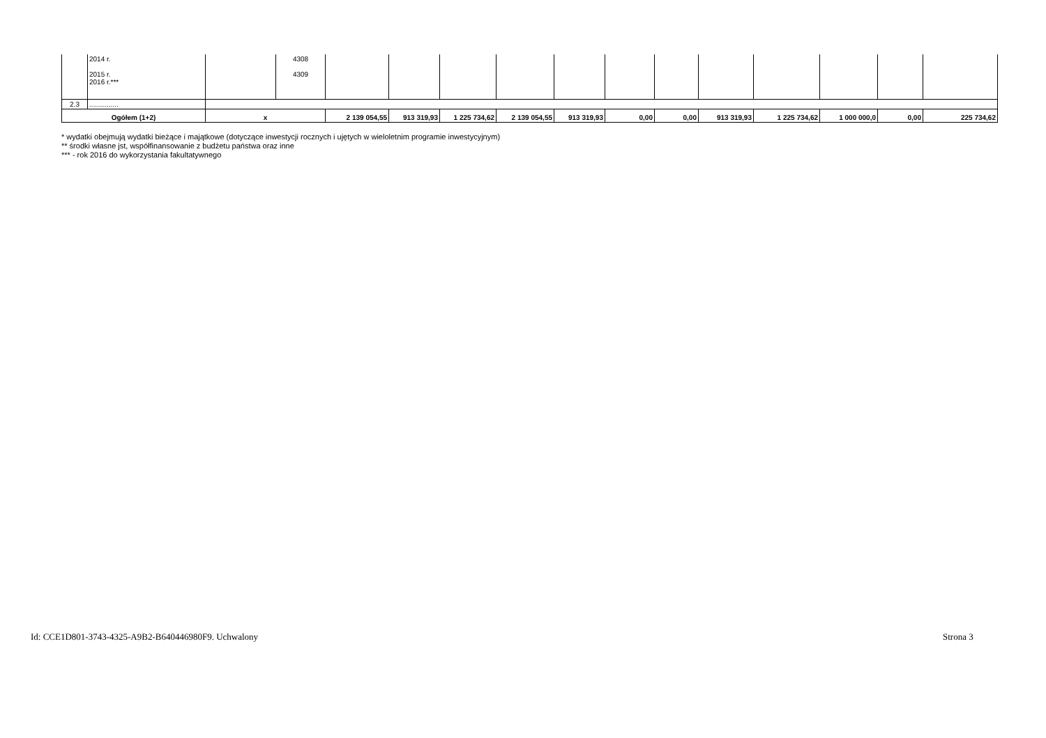| | 2014 r. 2015 r. 2016 r.*** | | 4308 4309 | | | | | | | | | | | | |
| 2.3 | ............... | | | | | | | | | | | | | | |
| Ogółem (1+2) | | x | | 2 139 054,55 | 913 319,93 | 1 225 734,62 | 2 139 054,55 | 913 319,93 | 0,00 | 0,00 | 913 319,93 | 1 225 734,62 | 1 000 000,0 | 0,00 | 225 734,62 |
* wydatki obejmują wydatki bieżące i majątkowe (dotyczące inwestycji rocznych i ujętych w wieloletnim programie inwestycyjnym)
** środki własne jst, współfinansowanie z budżetu państwa oraz inne
*** - rok 2016 do wykorzystania fakultatywnego
Id: CCE1D801-3743-4325-A9B2-B640446980F9. Uchwalony
Strona 3